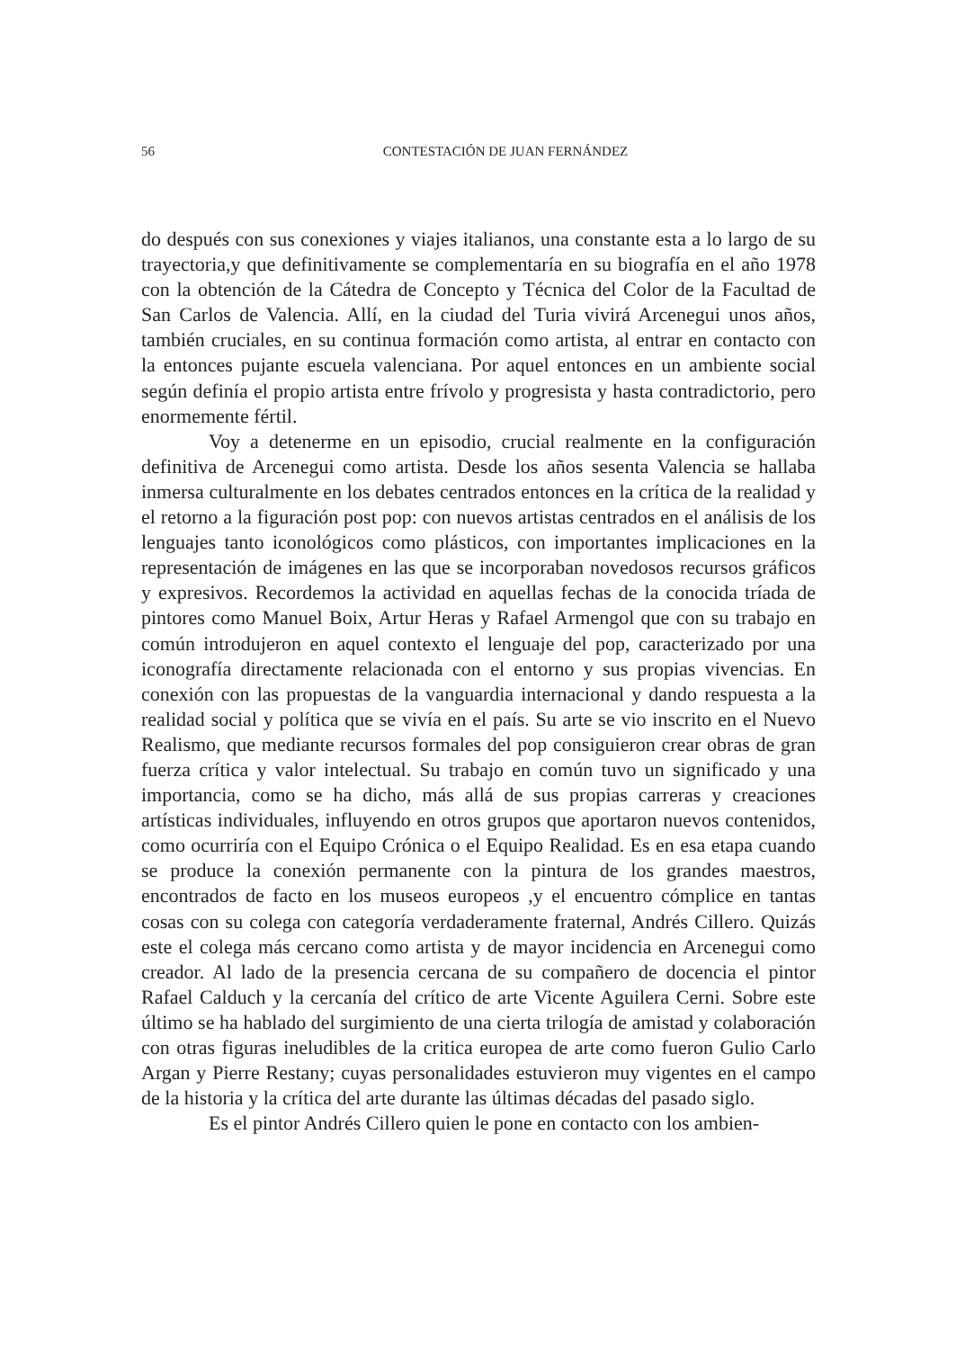56 CONTESTACIÓN DE JUAN FERNÁNDEZ
do después con sus conexiones y viajes italianos, una constante esta a lo largo de su trayectoria,y que definitivamente se complementaría en su biografía en el año 1978 con la obtención de la Cátedra de Concepto y Técnica del Color de la Facultad de San Carlos de Valencia. Allí, en la ciudad del Turia vivirá Arcenegui unos años, también cruciales, en su continua formación como artista, al entrar en contacto con la entonces pujante escuela valenciana. Por aquel entonces en un ambiente social según definía el propio artista entre frívolo y progresista y hasta contradictorio, pero enormemente fértil.
Voy a detenerme en un episodio, crucial realmente en la configuración definitiva de Arcenegui como artista. Desde los años sesenta Valencia se hallaba inmersa culturalmente en los debates centrados entonces en la crítica de la realidad y el retorno a la figuración post pop: con nuevos artistas centrados en el análisis de los lenguajes tanto iconológicos como plásticos, con importantes implicaciones en la representación de imágenes en las que se incorporaban novedosos recursos gráficos y expresivos. Recordemos la actividad en aquellas fechas de la conocida tríada de pintores como Manuel Boix, Artur Heras y Rafael Armengol que con su trabajo en común introdujeron en aquel contexto el lenguaje del pop, caracterizado por una iconografía directamente relacionada con el entorno y sus propias vivencias. En conexión con las propuestas de la vanguardia internacional y dando respuesta a la realidad social y política que se vivía en el país. Su arte se vio inscrito en el Nuevo Realismo, que mediante recursos formales del pop consiguieron crear obras de gran fuerza crítica y valor intelectual. Su trabajo en común tuvo un significado y una importancia, como se ha dicho, más allá de sus propias carreras y creaciones artísticas individuales, influyendo en otros grupos que aportaron nuevos contenidos, como ocurriría con el Equipo Crónica o el Equipo Realidad. Es en esa etapa cuando se produce la conexión permanente con la pintura de los grandes maestros, encontrados de facto en los museos europeos ,y el encuentro cómplice en tantas cosas con su colega con categoría verdaderamente fraternal, Andrés Cillero. Quizás este el colega más cercano como artista y de mayor incidencia en Arcenegui como creador. Al lado de la presencia cercana de su compañero de docencia el pintor Rafael Calduch y la cercanía del crítico de arte Vicente Aguilera Cerni. Sobre este último se ha hablado del surgimiento de una cierta trilogía de amistad y colaboración con otras figuras ineludibles de la critica europea de arte como fueron Gulio Carlo Argan y Pierre Restany; cuyas personalidades estuvieron muy vigentes en el campo de la historia y la crítica del arte durante las últimas décadas del pasado siglo.
Es el pintor Andrés Cillero quien le pone en contacto con los ambien-